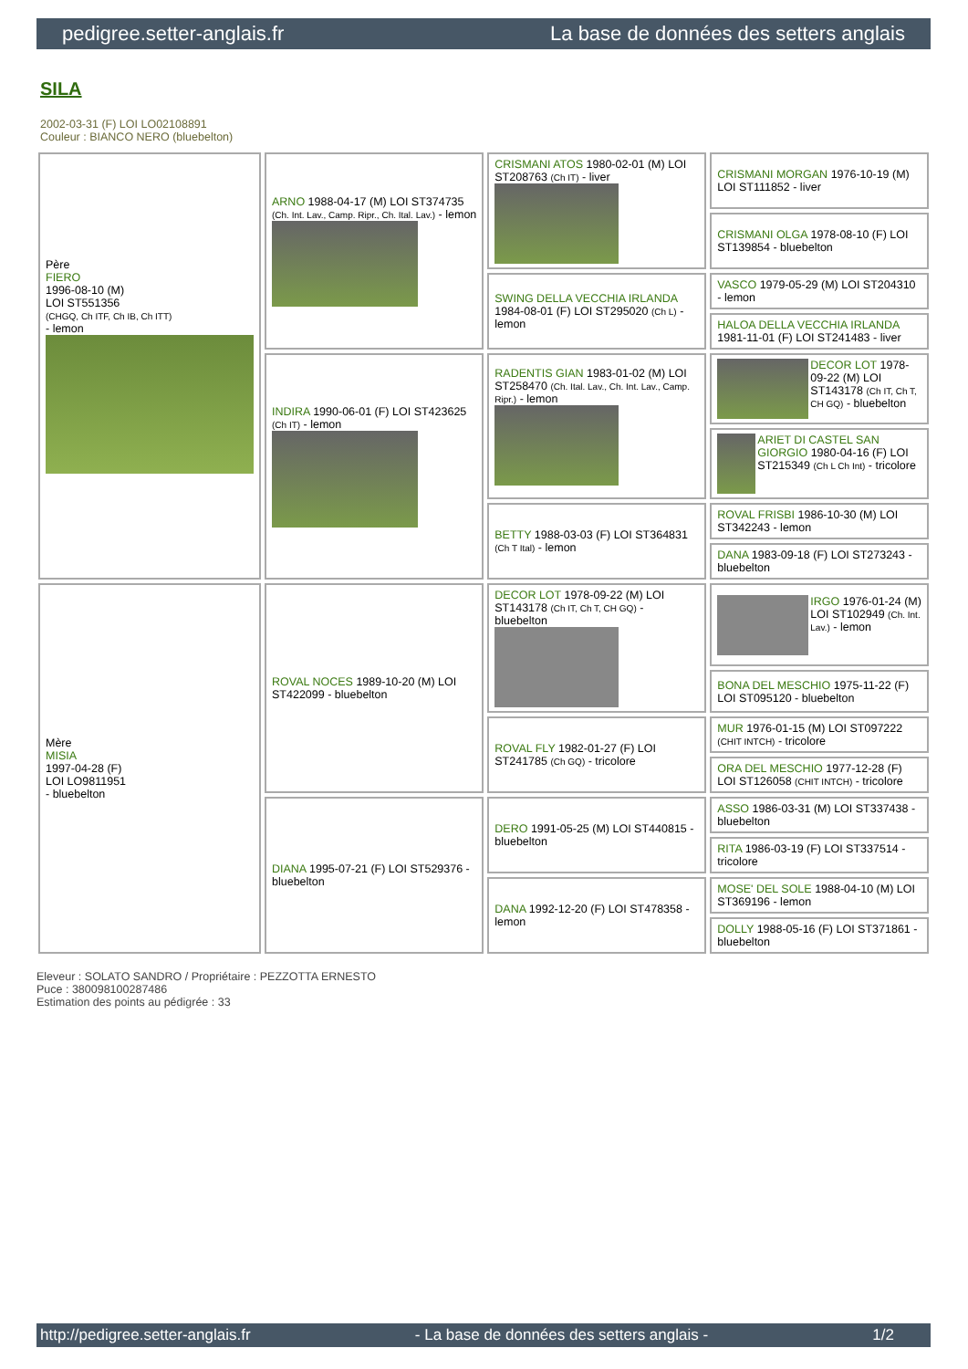pedigree.setter-anglais.fr La base de données des setters anglais
SILA
2002-03-31 (F) LOI LO02108891
Couleur : BIANCO NERO (bluebelton)
| Père FIERO 1996-08-10 (M) LOI ST551356 (CHGQ, Ch ITF, Ch IB, Ch ITT) - lemon | ARNO 1988-04-17 (M) LOI ST374735 (Ch. Int. Lav., Camp. Ripr., Ch. Ital. Lav.) - lemon | CRISMANI ATOS 1980-02-01 (M) LOI ST208763 (Ch IT) - liver | CRISMANI MORGAN 1976-10-19 (M) LOI ST111852 - liver |
| | | | CRISMANI OLGA 1978-08-10 (F) LOI ST139854 - bluebelton |
| | | SWING DELLA VECCHIA IRLANDA 1984-08-01 (F) LOI ST295020 (Ch L) - lemon | VASCO 1979-05-29 (M) LOI ST204310 - lemon |
| | | | HALOA DELLA VECCHIA IRLANDA 1981-11-01 (F) LOI ST241483 - liver |
| | INDIRA 1990-06-01 (F) LOI ST423625 (Ch IT) - lemon | RADENTIS GIAN 1983-01-02 (M) LOI ST258470 (Ch. Ital. Lav., Ch. Int. Lav., Camp. Ripr.) - lemon | DECOR LOT 1978-09-22 (M) LOI ST143178 (Ch IT, Ch T, CH GQ) - bluebelton |
| | | | ARIET DI CASTEL SAN GIORGIO 1980-04-16 (F) LOI ST215349 (Ch L Ch Int) - tricolore |
| | | BETTY 1988-03-03 (F) LOI ST364831 (Ch T Ital) - lemon | ROVAL FRISBI 1986-10-30 (M) LOI ST342243 - lemon |
| | | | DANA 1983-09-18 (F) LOI ST273243 - bluebelton |
| Mère MISIA 1997-04-28 (F) LOI LO9811951 - bluebelton | ROVAL NOCES 1989-10-20 (M) LOI ST422099 - bluebelton | DECOR LOT 1978-09-22 (M) LOI ST143178 (Ch IT, Ch T, CH GQ) - bluebelton | IRGO 1976-01-24 (M) LOI ST102949 (Ch. Int. Lav.) - lemon |
| | | | BONA DEL MESCHIO 1975-11-22 (F) LOI ST095120 - bluebelton |
| | | ROVAL FLY 1982-01-27 (F) LOI ST241785 (Ch GQ) - tricolore | MUR 1976-01-15 (M) LOI ST097222 (CHIT INTCH) - tricolore |
| | | | ORA DEL MESCHIO 1977-12-28 (F) LOI ST126058 (CHIT INTCH) - tricolore |
| | DIANA 1995-07-21 (F) LOI ST529376 - bluebelton | DERO 1991-05-25 (M) LOI ST440815 - bluebelton | ASSO 1986-03-31 (M) LOI ST337438 - bluebelton |
| | | | RITA 1986-03-19 (F) LOI ST337514 - tricolore |
| | | DANA 1992-12-20 (F) LOI ST478358 - lemon | MOSE' DEL SOLE 1988-04-10 (M) LOI ST369196 - lemon |
| | | | DOLLY 1988-05-16 (F) LOI ST371861 - bluebelton |
Eleveur : SOLATO SANDRO / Propriétaire : PEZZOTTA ERNESTO
Puce : 380098100287486
Estimation des points au pédigrée : 33
http://pedigree.setter-anglais.fr - La base de données des setters anglais - 1/2